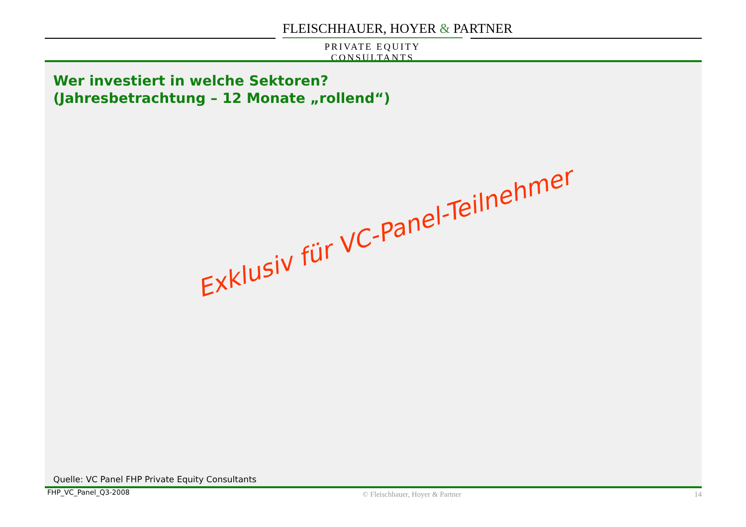FLEISCHHAUER, HOYER & PARTNER
PRIVATE EQUITY CONSULTANTS
Wer investiert in welche Sektoren?
(Jahresbetrachtung – 12 Monate „rollend“)
Exklusiv für VC-Panel-Teilnehmer
Quelle: VC Panel FHP Private Equity Consultants
FHP_VC_Panel_Q3-2008 © Fleischhauer, Hoyer & Partner 14